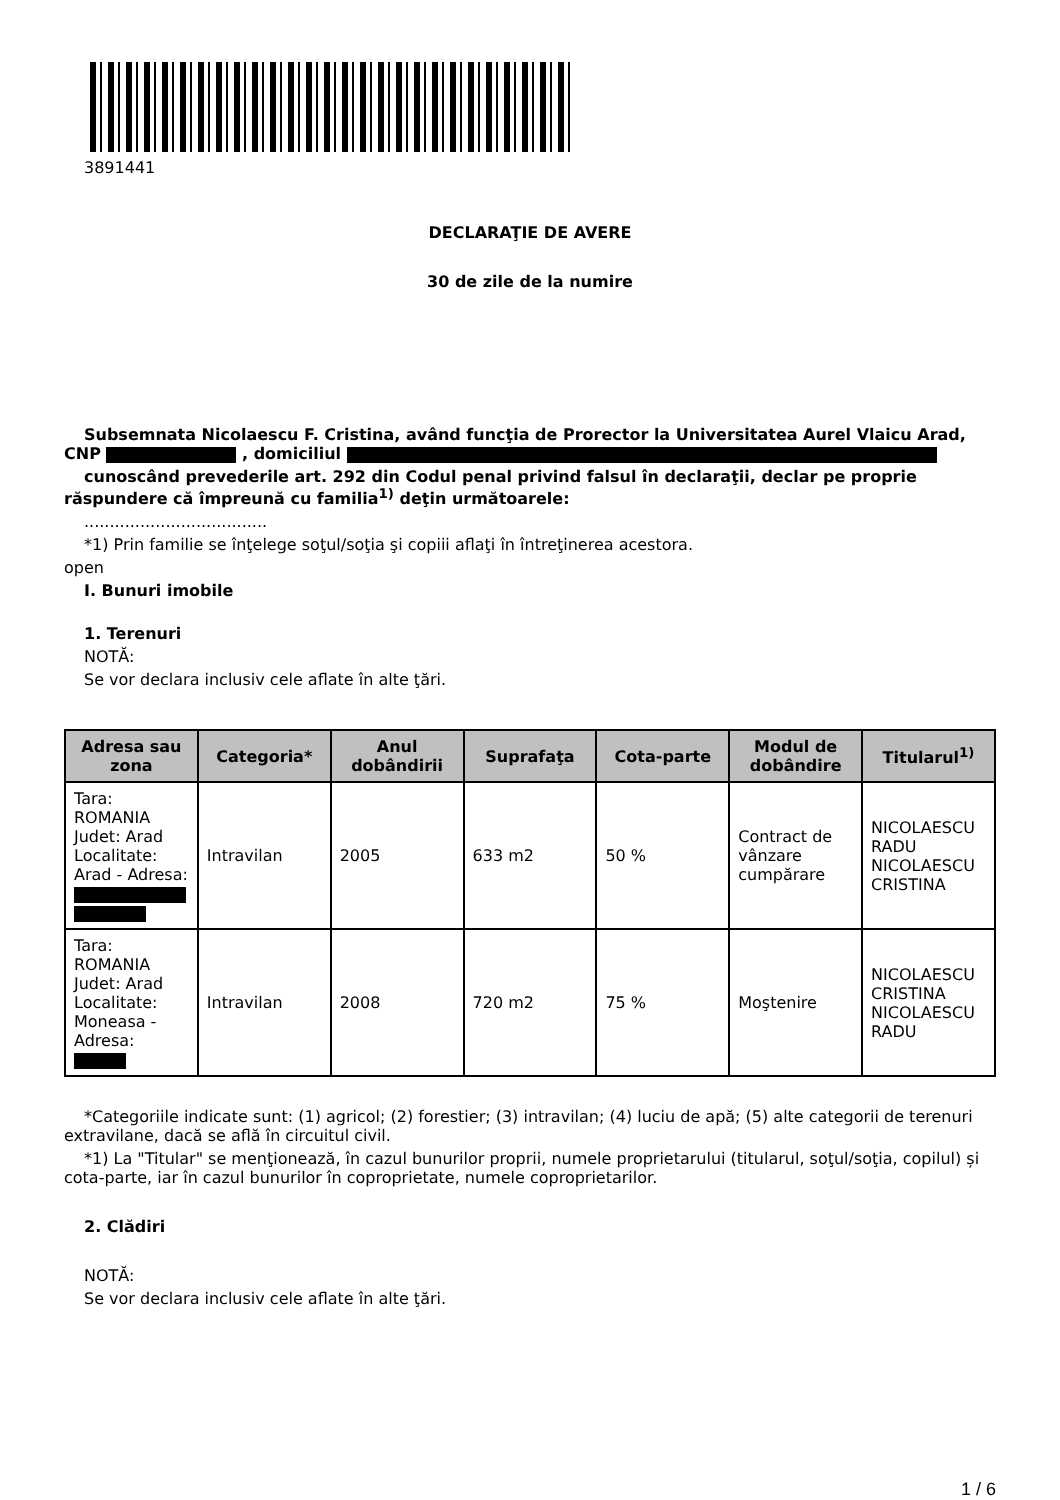3891441
DECLARAŢIE DE AVERE
30 de zile de la numire
Subsemnata Nicolaescu F. Cristina, având funcţia de Prorector la Universitatea Aurel Vlaicu Arad, CNP , domiciliul
cunoscând prevederile art. 292 din Codul penal privind falsul în declaraţii, declar pe proprie răspundere că împreună cu familia<sup>1)</sup> deţin următoarele:
....................................
*1) Prin familie se înţelege soţul/soţia şi copiii aflaţi în întreţinerea acestora.
open
I. Bunuri imobile
1. Terenuri
NOTĂ:
Se vor declara inclusiv cele aflate în alte ţări.
| Adresa sau zona | Categoria* | Anul dobândirii | Suprafaţa | Cota-parte | Modul de dobândire | Titularul<sup>1)</sup> |
| --- | --- | --- | --- | --- | --- | --- |
| Tara: ROMANIA Judet: Arad Localitate: Arad - Adresa: | Intravilan | 2005 | 633 m2 | 50 % | Contract de vânzare cumpărare | NICOLAESCU RADU NICOLAESCU CRISTINA |
| Tara: ROMANIA Judet: Arad Localitate: Moneasa - Adresa: | Intravilan | 2008 | 720 m2 | 75 % | Moştenire | NICOLAESCU CRISTINA NICOLAESCU RADU |
*Categoriile indicate sunt: (1) agricol; (2) forestier; (3) intravilan; (4) luciu de apă; (5) alte categorii de terenuri extravilane, dacă se află în circuitul civil.
*1) La "Titular" se menţionează, în cazul bunurilor proprii, numele proprietarului (titularul, soţul/soţia, copilul) și cota-parte, iar în cazul bunurilor în coproprietate, numele coproprietarilor.
2. Clădiri
NOTĂ:
Se vor declara inclusiv cele aflate în alte ţări.
1 / 6